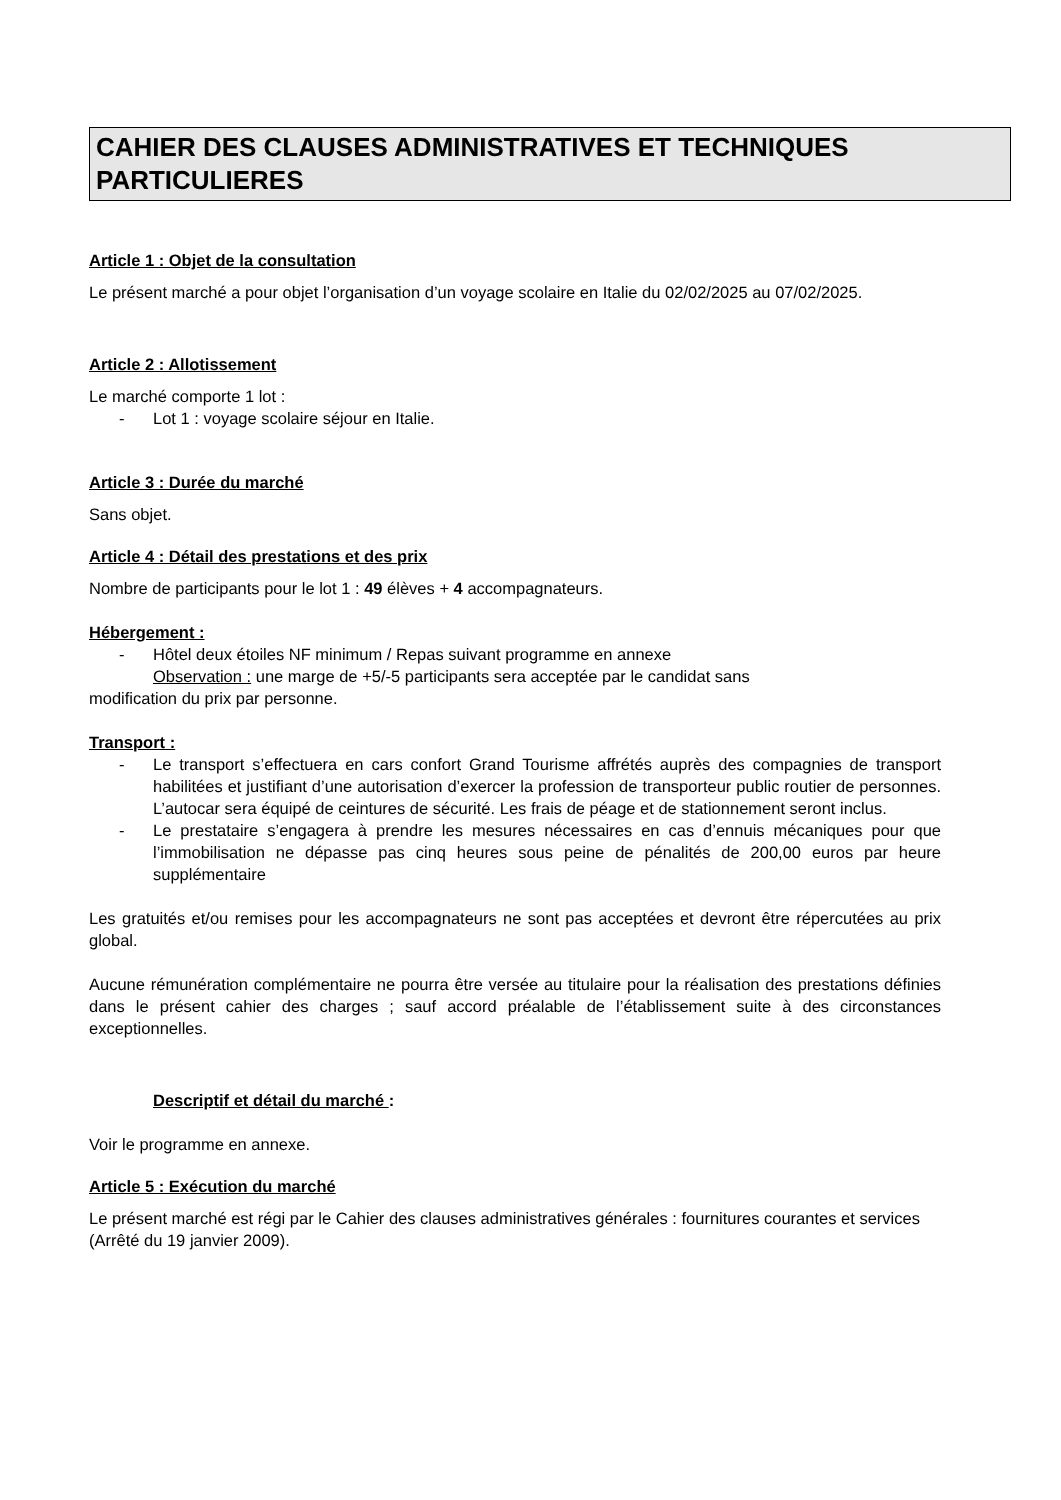CAHIER DES CLAUSES ADMINISTRATIVES ET TECHNIQUES PARTICULIERES
Article 1 : Objet de la consultation
Le présent marché a pour objet l’organisation d’un voyage scolaire en Italie du 02/02/2025 au 07/02/2025.
Article 2 : Allotissement
Le marché comporte 1 lot :
Lot 1 : voyage scolaire séjour en Italie.
Article 3 : Durée du marché
Sans objet.
Article 4 : Détail des prestations et des prix
Nombre de participants pour le lot 1 : 49 élèves + 4 accompagnateurs.
Hébergement :
Hôtel deux étoiles NF minimum / Repas suivant programme en annexe
Observation : une marge de +5/-5 participants sera acceptée par le candidat sans
modification du prix par personne.
Transport :
Le transport s’effectuera en cars confort Grand Tourisme affrétés auprès des compagnies de transport habilitées et justifiant d’une autorisation d’exercer la profession de transporteur public routier de personnes. L’autocar sera équipé de ceintures de sécurité. Les frais de péage et de stationnement seront inclus.
Le prestataire s’engagera à prendre les mesures nécessaires en cas d’ennuis mécaniques pour que l’immobilisation ne dépasse pas cinq heures sous peine de pénalités de 200,00 euros par heure supplémentaire
Les gratuités et/ou remises pour les accompagnateurs ne sont pas acceptées et devront être répercutées au prix global.
Aucune rémunération complémentaire ne pourra être versée au titulaire pour la réalisation des prestations définies dans le présent cahier des charges ; sauf accord préalable de l’établissement suite à des circonstances exceptionnelles.
Descriptif et détail du marché :
Voir le programme en annexe.
Article 5 : Exécution du marché
Le présent marché est régi par le Cahier des clauses administratives générales : fournitures courantes et services (Arrêté du 19 janvier 2009).